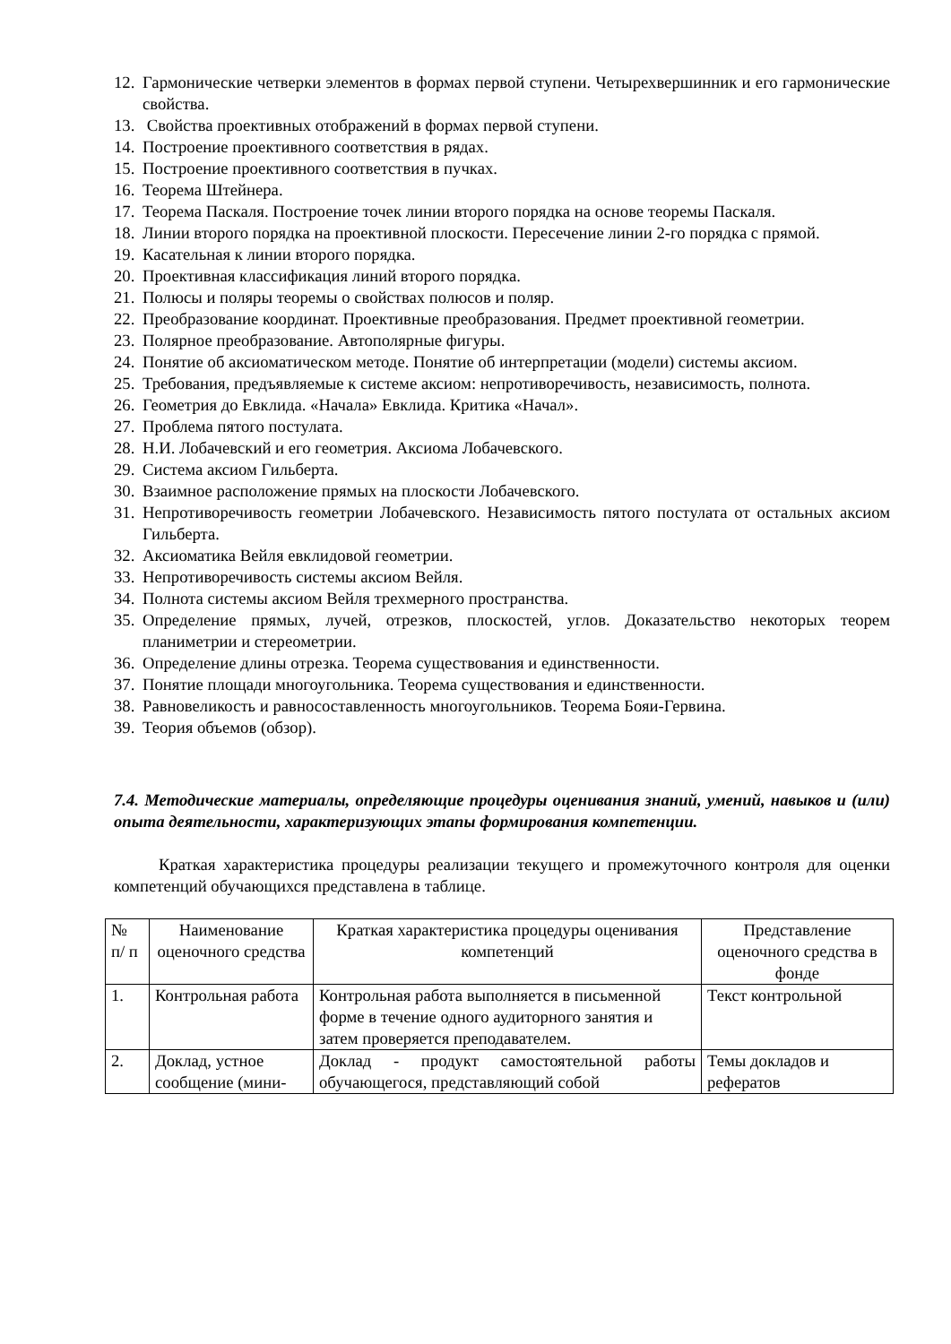12. Гармонические четверки элементов в формах первой ступени. Четырехвершинник и его гармонические свойства.
13. Свойства проективных отображений в формах первой ступени.
14. Построение проективного соответствия в рядах.
15. Построение проективного соответствия в пучках.
16. Теорема Штейнера.
17. Теорема Паскаля. Построение точек линии второго порядка на основе теоремы Паскаля.
18. Линии второго порядка на проективной плоскости. Пересечение линии 2-го порядка с прямой.
19. Касательная к линии второго порядка.
20. Проективная классификация линий второго порядка.
21. Полюсы и поляры теоремы о свойствах полюсов и поляр.
22. Преобразование координат. Проективные преобразования. Предмет проективной геометрии.
23. Полярное преобразование. Автополярные фигуры.
24. Понятие об аксиоматическом методе. Понятие об интерпретации (модели) системы аксиом.
25. Требования, предъявляемые к системе аксиом: непротиворечивость, независимость, полнота.
26. Геометрия до Евклида. «Начала» Евклида. Критика «Начал».
27. Проблема пятого постулата.
28. Н.И. Лобачевский и его геометрия. Аксиома Лобачевского.
29. Система аксиом Гильберта.
30. Взаимное расположение прямых на плоскости Лобачевского.
31. Непротиворечивость геометрии Лобачевского. Независимость пятого постулата от остальных аксиом Гильберта.
32. Аксиоматика Вейля евклидовой геометрии.
33. Непротиворечивость системы аксиом Вейля.
34. Полнота системы аксиом Вейля трехмерного пространства.
35. Определение прямых, лучей, отрезков, плоскостей, углов. Доказательство некоторых теорем планиметрии и стереометрии.
36. Определение длины отрезка. Теорема существования и единственности.
37. Понятие площади многоугольника. Теорема существования и единственности.
38. Равновеликость и равносоставленность многоугольников. Теорема Бояи-Гервина.
39. Теория объемов (обзор).
7.4. Методические материалы, определяющие процедуры оценивания знаний, умений, навыков и (или) опыта деятельности, характеризующих этапы формирования компетенции.
Краткая характеристика процедуры реализации текущего и промежуточного контроля для оценки компетенций обучающихся представлена в таблице.
| № п/ п | Наименование оценочного средства | Краткая характеристика процедуры оценивания компетенций | Представление оценочного средства в фонде |
| 1. | Контрольная работа | Контрольная работа выполняется в письменной форме в течение одного аудиторного занятия и затем проверяется преподавателем. | Текст контрольной |
| 2. | Доклад, устное сообщение (мини- | Доклад - продукт самостоятельной работы обучающегося, представляющий собой | Темы докладов и рефератов |